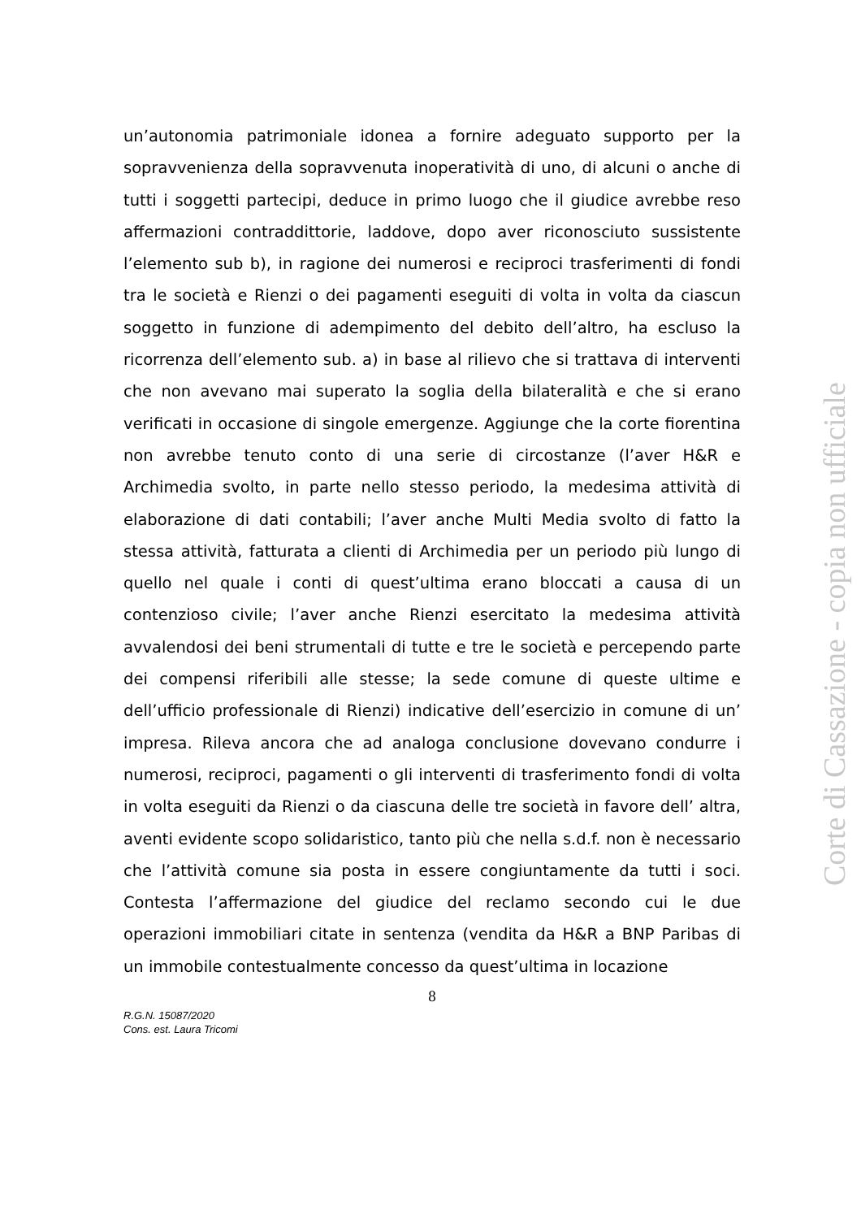un’autonomia patrimoniale idonea a fornire adeguato supporto per la sopravvenienza della sopravvenuta inoperatività di uno, di alcuni o anche di tutti i soggetti partecipi, deduce in primo luogo che il giudice avrebbe reso affermazioni contraddittorie, laddove, dopo aver riconosciuto sussistente l’elemento sub b), in ragione dei numerosi e reciproci trasferimenti di fondi tra le società e Rienzi o dei pagamenti eseguiti di volta in volta da ciascun soggetto in funzione di adempimento del debito dell’altro, ha escluso la ricorrenza dell’elemento sub. a) in base al rilievo che si trattava di interventi che non avevano mai superato la soglia della bilateralità e che si erano verificati in occasione di singole emergenze. Aggiunge che la corte fiorentina non avrebbe tenuto conto di una serie di circostanze (l’aver H&R e Archimedia svolto, in parte nello stesso periodo, la medesima attività di elaborazione di dati contabili; l’aver anche Multi Media svolto di fatto la stessa attività, fatturata a clienti di Archimedia per un periodo più lungo di quello nel quale i conti di quest’ultima erano bloccati a causa di un contenzioso civile; l’aver anche Rienzi esercitato la medesima attività avvalendosi dei beni strumentali di tutte e tre le società e percependo parte dei compensi riferibili alle stesse; la sede comune di queste ultime e dell’ufficio professionale di Rienzi) indicative dell’esercizio in comune di un’ impresa. Rileva ancora che ad analoga conclusione dovevano condurre i numerosi, reciproci, pagamenti o gli interventi di trasferimento fondi di volta in volta eseguiti da Rienzi o da ciascuna delle tre società in favore dell’ altra, aventi evidente scopo solidaristico, tanto più che nella s.d.f. non è necessario che l’attività comune sia posta in essere congiuntamente da tutti i soci. Contesta l’affermazione del giudice del reclamo secondo cui le due operazioni immobiliari citate in sentenza (vendita da H&R a BNP Paribas di un immobile contestualmente concesso da quest’ultima in locazione
8
R.G.N. 15087/2020
Cons. est. Laura Tricomi
Corte di Cassazione - copia non ufficiale